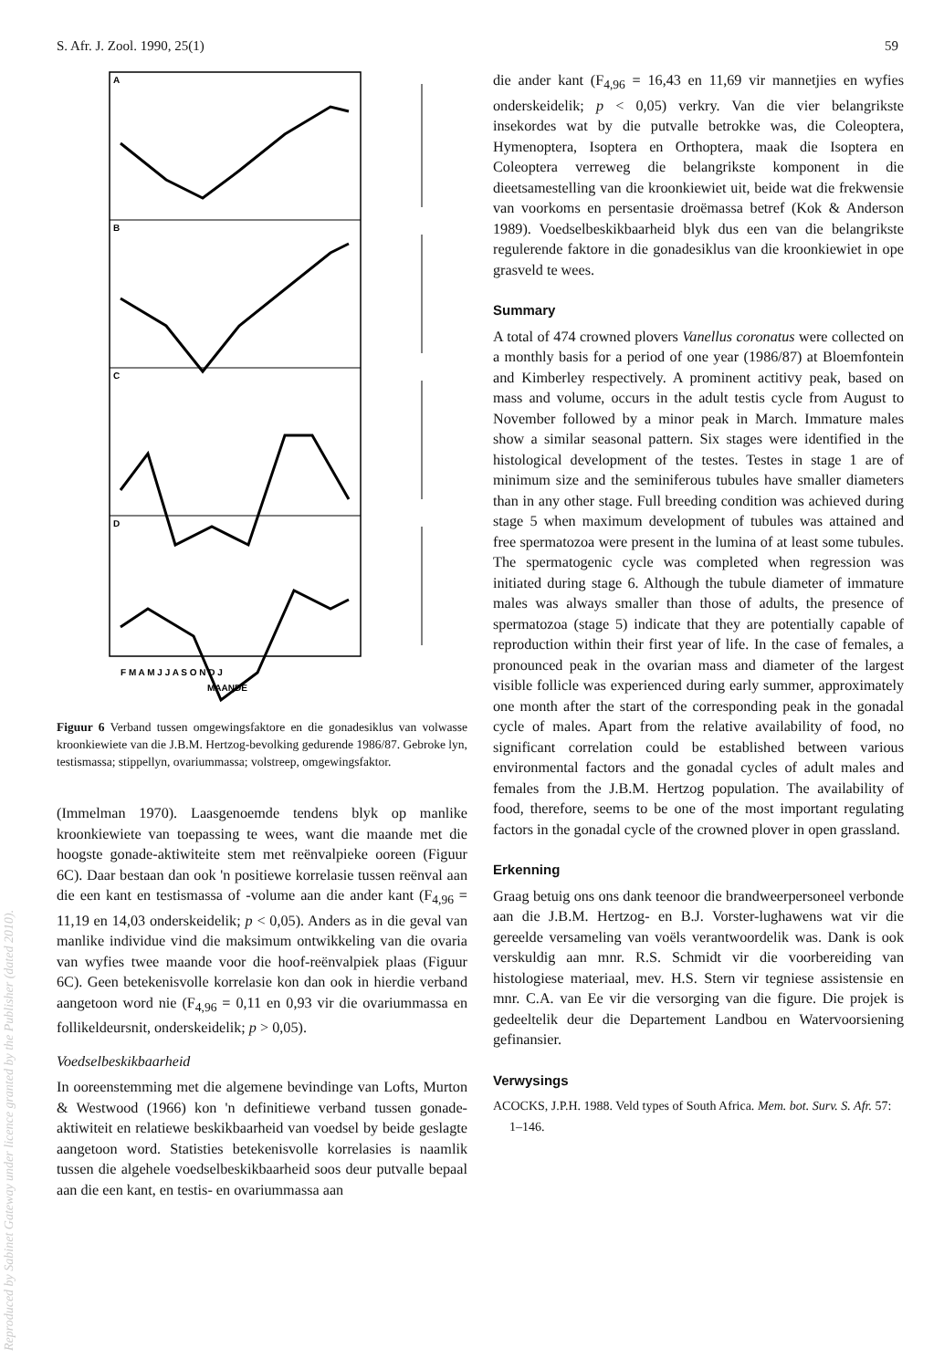S. Afr. J. Zool. 1990, 25(1) 59
A
B
C
D
F M A M J J A S O N D J
MAANDE
Figuur 6 Verband tussen omgewingsfaktore en die gonadesiklus van volwasse kroonkiewiete van die J.B.M. Hertzog-bevolking gedurende 1986/87. Gebroke lyn, testismassa; stippellyn, ovariummassa; volstreep, omgewingsfaktor.
(Immelman 1970). Laasgenoemde tendens blyk op manlike kroonkiewiete van toepassing te wees, want die maande met die hoogste gonade-aktiwiteite stem met reënvalpieke ooreen (Figuur 6C). Daar bestaan dan ook 'n positiewe korrelasie tussen reënval aan die een kant en testismassa of -volume aan die ander kant (F<sub>4,96</sub> = 11,19 en 14,03 onderskeidelik; p < 0,05). Anders as in die geval van manlike individue vind die maksimum ontwikkeling van die ovaria van wyfies twee maande voor die hoof-reënvalpiek plaas (Figuur 6C). Geen betekenisvolle korrelasie kon dan ook in hierdie verband aangetoon word nie (F<sub>4,96</sub> = 0,11 en 0,93 vir die ovariummassa en follikeldeursnit, onderskeidelik; p > 0,05).
Voedselbeskikbaarheid
In ooreenstemming met die algemene bevindinge van Lofts, Murton & Westwood (1966) kon 'n definitiewe verband tussen gonade-aktiwiteit en relatiewe beskikbaarheid van voedsel by beide geslagte aangetoon word. Statisties betekenisvolle korrelasies is naamlik tussen die algehele voedselbeskikbaarheid soos deur putvalle bepaal aan die een kant, en testis- en ovariummassa aan
die ander kant (F<sub>4,96</sub> = 16,43 en 11,69 vir mannetjies en wyfies onderskeidelik; p < 0,05) verkry. Van die vier belangrikste insekordes wat by die putvalle betrokke was, die Coleoptera, Hymenoptera, Isoptera en Orthoptera, maak die Isoptera en Coleoptera verreweg die belangrikste komponent in die dieetsamestelling van die kroonkiewiet uit, beide wat die frekwensie van voorkoms en persentasie droëmassa betref (Kok & Anderson 1989). Voedselbeskikbaarheid blyk dus een van die belangrikste regulerende faktore in die gonadesiklus van die kroonkiewiet in ope grasveld te wees.
Summary
A total of 474 crowned plovers Vanellus coronatus were collected on a monthly basis for a period of one year (1986/87) at Bloemfontein and Kimberley respectively. A prominent actitivy peak, based on mass and volume, occurs in the adult testis cycle from August to November followed by a minor peak in March. Immature males show a similar seasonal pattern. Six stages were identified in the histological development of the testes. Testes in stage 1 are of minimum size and the seminiferous tubules have smaller diameters than in any other stage. Full breeding condition was achieved during stage 5 when maximum development of tubules was attained and free spermatozoa were present in the lumina of at least some tubules. The spermatogenic cycle was completed when regression was initiated during stage 6. Although the tubule diameter of immature males was always smaller than those of adults, the presence of spermatozoa (stage 5) indicate that they are potentially capable of reproduction within their first year of life. In the case of females, a pronounced peak in the ovarian mass and diameter of the largest visible follicle was experienced during early summer, approximately one month after the start of the corresponding peak in the gonadal cycle of males. Apart from the relative availability of food, no significant correlation could be established between various environmental factors and the gonadal cycles of adult males and females from the J.B.M. Hertzog population. The availability of food, therefore, seems to be one of the most important regulating factors in the gonadal cycle of the crowned plover in open grassland.
Erkenning
Graag betuig ons ons dank teenoor die brandweerpersoneel verbonde aan die J.B.M. Hertzog- en B.J. Vorster-lughawens wat vir die gereelde versameling van voëls verantwoordelik was. Dank is ook verskuldig aan mnr. R.S. Schmidt vir die voorbereiding van histologiese materiaal, mev. H.S. Stern vir tegniese assistensie en mnr. C.A. van Ee vir die versorging van die figure. Die projek is gedeeltelik deur die Departement Landbou en Watervoorsiening gefinansier.
Verwysings
ACOCKS, J.P.H. 1988. Veld types of South Africa. Mem. bot. Surv. S. Afr. 57: 1–146.
Reproduced by Sabinet Gateway under licence granted by the Publisher (dated 2010).